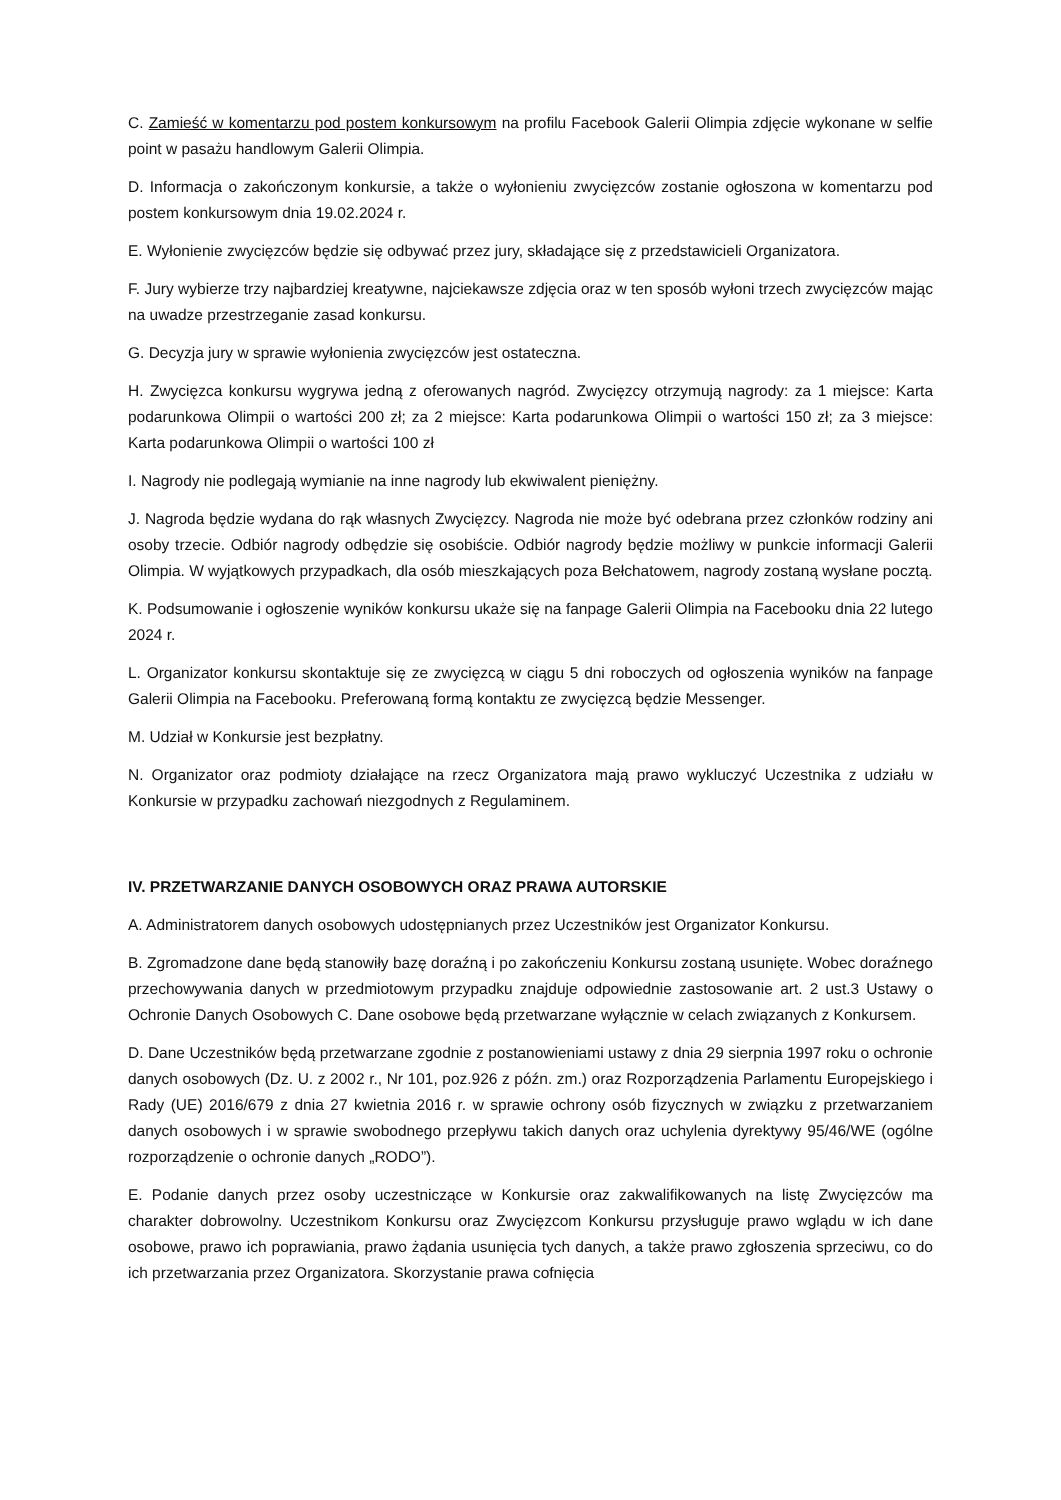C. Zamieść w komentarzu pod postem konkursowym na profilu Facebook Galerii Olimpia zdjęcie wykonane w selfie point w pasażu handlowym Galerii Olimpia.
D. Informacja o zakończonym konkursie, a także o wyłonieniu zwycięzców zostanie ogłoszona w komentarzu pod postem konkursowym dnia 19.02.2024 r.
E. Wyłonienie zwycięzców będzie się odbywać przez jury, składające się z przedstawicieli Organizatora.
F. Jury wybierze trzy najbardziej kreatywne, najciekawsze zdjęcia oraz w ten sposób wyłoni trzech zwycięzców mając na uwadze przestrzeganie zasad konkursu.
G. Decyzja jury w sprawie wyłonienia zwycięzców jest ostateczna.
H. Zwycięzca konkursu wygrywa jedną z oferowanych nagród. Zwycięzcy otrzymują nagrody: za 1 miejsce: Karta podarunkowa Olimpii o wartości 200 zł; za 2 miejsce: Karta podarunkowa Olimpii o wartości 150 zł; za 3 miejsce: Karta podarunkowa Olimpii o wartości 100 zł
I. Nagrody nie podlegają wymianie na inne nagrody lub ekwiwalent pieniężny.
J. Nagroda będzie wydana do rąk własnych Zwycięzcy. Nagroda nie może być odebrana przez członków rodziny ani osoby trzecie. Odbiór nagrody odbędzie się osobiście. Odbiór nagrody będzie możliwy w punkcie informacji Galerii Olimpia. W wyjątkowych przypadkach, dla osób mieszkających poza Bełchatowem, nagrody zostaną wysłane pocztą.
K. Podsumowanie i ogłoszenie wyników konkursu ukaże się na fanpage Galerii Olimpia na Facebooku dnia 22 lutego 2024 r.
L. Organizator konkursu skontaktuje się ze zwycięzcą w ciągu 5 dni roboczych od ogłoszenia wyników na fanpage Galerii Olimpia na Facebooku. Preferowaną formą kontaktu ze zwycięzcą będzie Messenger.
M. Udział w Konkursie jest bezpłatny.
N. Organizator oraz podmioty działające na rzecz Organizatora mają prawo wykluczyć Uczestnika z udziału w Konkursie w przypadku zachowań niezgodnych z Regulaminem.
IV. PRZETWARZANIE DANYCH OSOBOWYCH ORAZ PRAWA AUTORSKIE
A. Administratorem danych osobowych udostępnianych przez Uczestników jest Organizator Konkursu.
B. Zgromadzone dane będą stanowiły bazę doraźną i po zakończeniu Konkursu zostaną usunięte. Wobec doraźnego przechowywania danych w przedmiotowym przypadku znajduje odpowiednie zastosowanie art. 2 ust.3 Ustawy o Ochronie Danych Osobowych C. Dane osobowe będą przetwarzane wyłącznie w celach związanych z Konkursem.
D. Dane Uczestników będą przetwarzane zgodnie z postanowieniami ustawy z dnia 29 sierpnia 1997 roku o ochronie danych osobowych (Dz. U. z 2002 r., Nr 101, poz.926 z późn. zm.) oraz Rozporządzenia Parlamentu Europejskiego i Rady (UE) 2016/679 z dnia 27 kwietnia 2016 r. w sprawie ochrony osób fizycznych w związku z przetwarzaniem danych osobowych i w sprawie swobodnego przepływu takich danych oraz uchylenia dyrektywy 95/46/WE (ogólne rozporządzenie o ochronie danych „RODO”).
E. Podanie danych przez osoby uczestniczące w Konkursie oraz zakwalifikowanych na listę Zwycięzców ma charakter dobrowolny. Uczestnikom Konkursu oraz Zwycięzcom Konkursu przysługuje prawo wglądu w ich dane osobowe, prawo ich poprawiania, prawo żądania usunięcia tych danych, a także prawo zgłoszenia sprzeciwu, co do ich przetwarzania przez Organizatora. Skorzystanie prawa cofnięcia